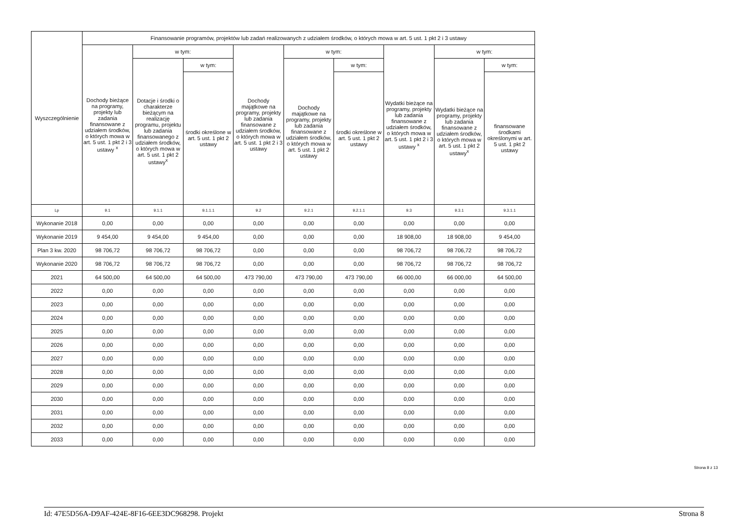| Wyszczególnienie | Finansowanie programów, projektów lub zadań realizowanych z udziałem środków, o których mowa w art. 5 ust. 1 pkt 2 i 3 ustawy | | | | | | | | |
| --- | --- | --- | --- | --- | --- | --- | --- | --- | --- |
| | Dochody bieżące na programy, projekty lub zadania finansowane z udziałem środków, o których mowa w art. 5 ust. 1 pkt 2 i 3 ustawy <sup>x</sup> | w tym: | | Dochody majątkowe na programy, projekty lub zadania finansowane z udziałem środków, o których mowa w art. 5 ust. 1 pkt 2 i 3 ustawy | w tym: | | Wydatki bieżące na programy, projekty lub zadania finansowane z udziałem środków, o których mowa w art. 5 ust. 1 pkt 2 i 3 ustawy <sup>x</sup> | w tym: | |
| | | Dotacje i środki o charakterze bieżącym na realizację programu, projektu lub zadania finansowanego z udziałem środków, o których mowa w art. 5 ust. 1 pkt 2 ustawy<sup>x</sup> | w tym: | | Dochody majątkowe na programy, projekty lub zadania finansowane z udziałem środków, o których mowa w art. 5 ust. 1 pkt 2 ustawy | w tym: | | Wydatki bieżące na programy, projekty lub zadania finansowane z udziałem środków, o których mowa w art. 5 ust. 1 pkt 2 ustawy<sup>x</sup> | w tym: |
| | | | środki określone w art. 5 ust. 1 pkt 2 ustawy | | | środki określone w art. 5 ust. 1 pkt 2 ustawy | | | finansowane środkami określonymi w art. 5 ust. 1 pkt 2 ustawy |
| Lp | 9.1 | 9.1.1 | 9.1.1.1 | 9.2 | 9.2.1 | 9.2.1.1 | 9.3 | 9.3.1 | 9.3.1.1 |
| Wykonanie 2018 | 0,00 | 0,00 | 0,00 | 0,00 | 0,00 | 0,00 | 0,00 | 0,00 | 0,00 |
| Wykonanie 2019 | 9 454,00 | 9 454,00 | 9 454,00 | 0,00 | 0,00 | 0,00 | 18 908,00 | 18 908,00 | 9 454,00 |
| Plan 3 kw. 2020 | 98 706,72 | 98 706,72 | 98 706,72 | 0,00 | 0,00 | 0,00 | 98 706,72 | 98 706,72 | 98 706,72 |
| Wykonanie 2020 | 98 706,72 | 98 706,72 | 98 706,72 | 0,00 | 0,00 | 0,00 | 98 706,72 | 98 706,72 | 98 706,72 |
| 2021 | 64 500,00 | 64 500,00 | 64 500,00 | 473 790,00 | 473 790,00 | 473 790,00 | 66 000,00 | 66 000,00 | 64 500,00 |
| 2022 | 0,00 | 0,00 | 0,00 | 0,00 | 0,00 | 0,00 | 0,00 | 0,00 | 0,00 |
| 2023 | 0,00 | 0,00 | 0,00 | 0,00 | 0,00 | 0,00 | 0,00 | 0,00 | 0,00 |
| 2024 | 0,00 | 0,00 | 0,00 | 0,00 | 0,00 | 0,00 | 0,00 | 0,00 | 0,00 |
| 2025 | 0,00 | 0,00 | 0,00 | 0,00 | 0,00 | 0,00 | 0,00 | 0,00 | 0,00 |
| 2026 | 0,00 | 0,00 | 0,00 | 0,00 | 0,00 | 0,00 | 0,00 | 0,00 | 0,00 |
| 2027 | 0,00 | 0,00 | 0,00 | 0,00 | 0,00 | 0,00 | 0,00 | 0,00 | 0,00 |
| 2028 | 0,00 | 0,00 | 0,00 | 0,00 | 0,00 | 0,00 | 0,00 | 0,00 | 0,00 |
| 2029 | 0,00 | 0,00 | 0,00 | 0,00 | 0,00 | 0,00 | 0,00 | 0,00 | 0,00 |
| 2030 | 0,00 | 0,00 | 0,00 | 0,00 | 0,00 | 0,00 | 0,00 | 0,00 | 0,00 |
| 2031 | 0,00 | 0,00 | 0,00 | 0,00 | 0,00 | 0,00 | 0,00 | 0,00 | 0,00 |
| 2032 | 0,00 | 0,00 | 0,00 | 0,00 | 0,00 | 0,00 | 0,00 | 0,00 | 0,00 |
| 2033 | 0,00 | 0,00 | 0,00 | 0,00 | 0,00 | 0,00 | 0,00 | 0,00 | 0,00 |
Strona 8 z 13
Id: 47E5D56A-D9AF-424E-8F16-6EE3DC968298. Projekt Strona 8